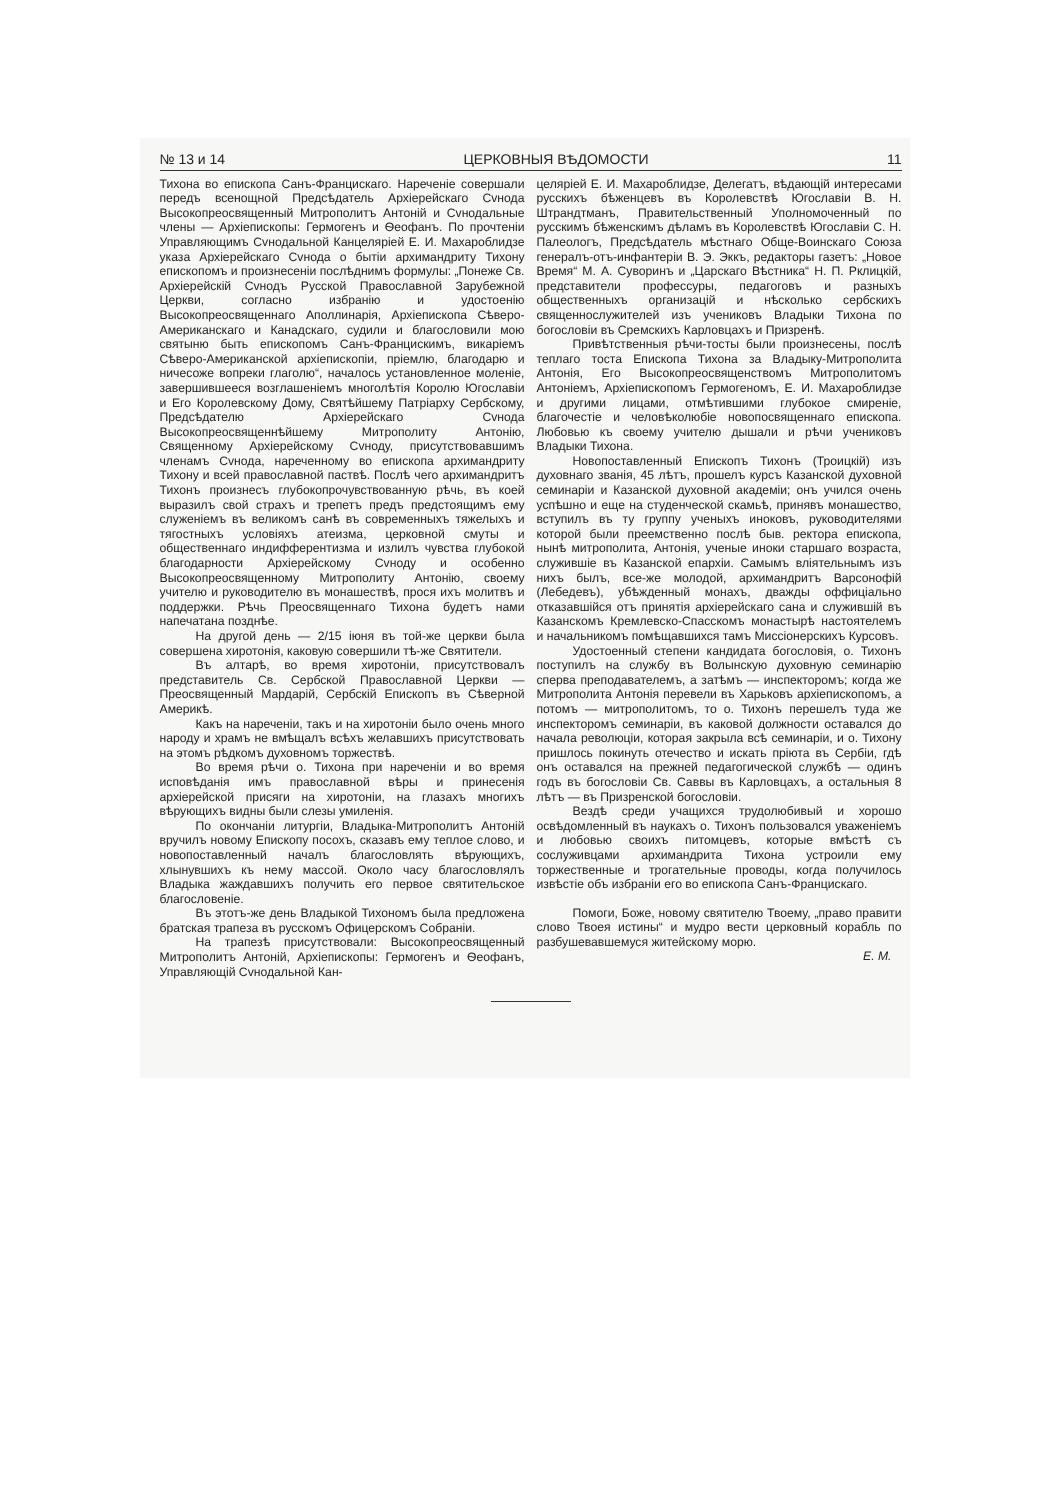№ 13 и 14 ЦЕРКОВНЫЯ ВѢДОМОСТИ 11
Тихона во епископа Санъ-Францискаго. Нареченіе совершали передъ всенощной Предсѣдатель Архіерейскаго Сvнода Высокопреосвященный Митрополитъ Антоній и Сvнодальные члены — Архіепископы: Гермогенъ и Ѳеофанъ. По прочтеніи Управляющимъ Сvнодальной Канцеляріей Е. И. Махароблидзе указа Архіерейскаго Сvнода о бытіи архимандриту Тихону епископомъ и произнесеніи послѣднимъ формулы: „Понеже Св. Архіерейскій Сvнодъ Русской Православной Зарубежной Церкви, согласно избранію и удостоенію Высокопреосвященнаго Аполлинарія, Архіепископа Сѣверо-Американскаго и Канадскаго, судили и благословили мою святыню быть епископомъ Санъ-Францискимъ, викаріемъ Сѣверо-Американской архіепископіи, пріемлю, благодарю и ничесоже вопреки глаголю“, началось установленное моленіе, завершившееся возглашеніемъ многолѣтія Королю Югославіи и Его Королевскому Дому, Святѣйшему Патріарху Сербскому, Предсѣдателю Архіерейскаго Сvнода Высокопреосвященнѣйшему Митрополиту Антонію, Священному Архіерейскому Сvноду, присутствовавшимъ членамъ Сvнода, нареченному во епископа архимандриту Тихону и всей православной паствѣ. Послѣ чего архимандритъ Тихонъ произнесъ глубокопрочувствованную рѣчь, въ коей выразилъ свой страхъ и трепетъ предъ предстоящимъ ему служеніемъ въ великомъ санѣ въ современныхъ тяжелыхъ и тягостныхъ условіяхъ атеизма, церковной смуты и общественнаго индифферентизма и излилъ чувства глубокой благодарности Архіерейскому Сvноду и особенно Высокопреосвященному Митрополиту Антонію, своему учителю и руководителю въ монашествѣ, прося ихъ молитвъ и поддержки. Рѣчь Преосвященнаго Тихона будетъ нами напечатана позднѣе.
На другой день — 2/15 іюня въ той-же церкви была совершена хиротонія, каковую совершили тѣ-же Святители.
Въ алтарѣ, во время хиротоніи, присутствовалъ представитель Св. Сербской Православной Церкви — Преосвященный Мардарій, Сербскій Епископъ въ Сѣверной Америкѣ.
Какъ на нареченіи, такъ и на хиротоніи было очень много народу и храмъ не вмѣщалъ всѣхъ желавшихъ присутствовать на этомъ рѣдкомъ духовномъ торжествѣ.
Во время рѣчи о. Тихона при нареченіи и во время исповѣданія имъ православной вѣры и принесенія архіерейской присяги на хиротоніи, на глазахъ многихъ вѣрующихъ видны были слезы умиленія.
По окончаніи литургіи, Владыка-Митрополитъ Антоній вручилъ новому Епископу посохъ, сказавъ ему теплое слово, и новопоставленный началъ благословлять вѣрующихъ, хлынувшихъ къ нему массой. Около часу благословлялъ Владыка жаждавшихъ получить его первое святительское благословеніе.
Въ этотъ-же день Владыкой Тихономъ была предложена братская трапеза въ русскомъ Офицерскомъ Собраніи.
На трапезѣ присутствовали: Высокопреосвященный Митрополитъ Антоній, Архіепископы: Гермогенъ и Ѳеофанъ, Управляющій Сvнодальной Кан-
целяріей Е. И. Махароблидзе, Делегатъ, вѣдающій интересами русскихъ бѣженцевъ въ Королевствѣ Югославіи В. Н. Штрандтманъ, Правительственный Уполномоченный по русскимъ бѣженскимъ дѣламъ въ Королевствѣ Югославіи С. Н. Палеологъ, Предсѣдатель мѣстнаго Обще-Воинскаго Союза генералъ-отъ-инфантеріи В. Э. Эккъ, редакторы газетъ: „Новое Время“ М. А. Суворинъ и „Царскаго Вѣстника“ Н. П. Рклицкій, представители профессуры, педагоговъ и разныхъ общественныхъ организацій и нѣсколько сербскихъ священнослужителей изъ учениковъ Владыки Тихона по богословіи въ Сремскихъ Карловцахъ и Призренѣ.
Привѣтственныя рѣчи-тосты были произнесены, послѣ теплаго тоста Епископа Тихона за Владыку-Митрополита Антонія, Его Высокопреосвященствомъ Митрополитомъ Антоніемъ, Архіепископомъ Гермогеномъ, Е. И. Махароблидзе и другими лицами, отмѣтившими глубокое смиреніе, благочестіе и человѣколюбіе новопосвященнаго епископа. Любовью къ своему учителю дышали и рѣчи учениковъ Владыки Тихона.
Новопоставленный Епископъ Тихонъ (Троицкій) изъ духовнаго званія, 45 лѣтъ, прошелъ курсъ Казанской духовной семинаріи и Казанской духовной академіи; онъ учился очень успѣшно и еще на студенческой скамьѣ, принявъ монашество, вступилъ въ ту группу ученыхъ иноковъ, руководителями которой были преемственно послѣ быв. ректора епископа, нынѣ митрополита, Антонія, ученые иноки старшаго возраста, служившіе въ Казанской епархіи. Самымъ вліятельнымъ изъ нихъ былъ, все-же молодой, архимандритъ Варсонофій (Лебедевъ), убѣжденный монахъ, дважды оффиціально отказавшійся отъ принятія архіерейскаго сана и служившій въ Казанскомъ Кремлевско-Спасскомъ монастырѣ настоятелемъ и начальникомъ помѣщавшихся тамъ Миссіонерскихъ Курсовъ.
Удостоенный степени кандидата богословія, о. Тихонъ поступилъ на службу въ Волынскую духовную семинарію сперва преподавателемъ, а затѣмъ — инспекторомъ; когда же Митрополита Антонія перевели въ Харьковъ архіепископомъ, а потомъ — митрополитомъ, то о. Тихонъ перешелъ туда же инспекторомъ семинаріи, въ каковой должности оставался до начала революціи, которая закрыла всѣ семинаріи, и о. Тихону пришлось покинуть отечество и искать пріюта въ Сербіи, гдѣ онъ оставался на прежней педагогической службѣ — одинъ годъ въ богословіи Св. Саввы въ Карловцахъ, а остальныя 8 лѣтъ — въ Призренской богословіи.
Вездѣ среди учащихся трудолюбивый и хорошо освѣдомленный въ наукахъ о. Тихонъ пользовался уваженіемъ и любовью своихъ питомцевъ, которые вмѣстѣ съ сослуживцами архимандрита Тихона устроили ему торжественные и трогательные проводы, когда получилось извѣстіе объ избраніи его во епископа Санъ-Францискаго.
Помоги, Боже, новому святителю Твоему, „право правити слово Твоея истины“ и мудро вести церковный корабль по разбушевавшемуся житейскому морю.
Е. М.